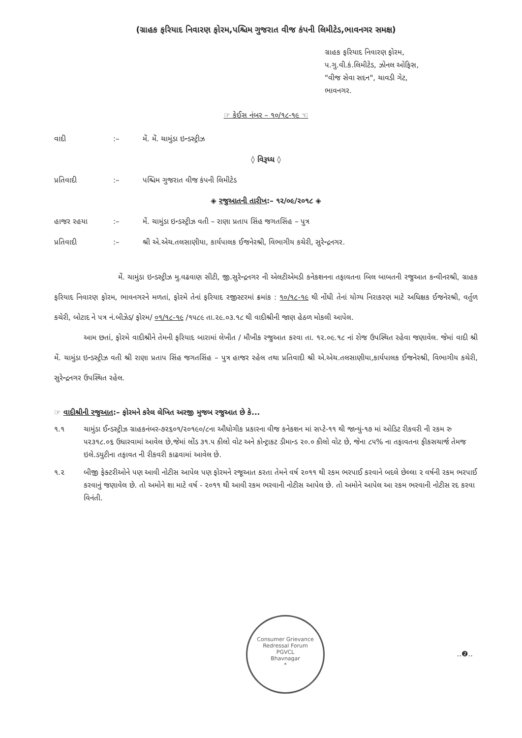(ગ્રાહક ફરિયાદ નિવારણ ફોરમ,પશ્ચિમ ગુજરાત વીજ કંપની લિમીટેડ,ભાવનગર સમક્ષ)
ગ્રાહક ફરિયાદ નિવારણ ફોરમ,
પ.ગુ.વી.કં.લિમીટેડ, ઝોનલ ઓફિસ,
"વીજ સેવા સદન", ચાવડી ગેટ,
ભાવનગર.
☞ કેઈસ નંબર – ૧૦/૧૮-૧૯ ☜
વાદી:– મેં. મેં. ચામુંડા ઇન્ડસ્ટ્રીઝ
◊ વિરૂધ્ધ ◊
પ્રતિવાદી:– પશ્ચિમ ગુજરાત વીજ કંપની લિમીટેડ
◈ રજુઆતની તારીખ:– ૧૨/૦૯/૨૦૧૮ ◈
હાજર રહયા:– મેં. ચામુંડા ઇન્ડસ્ટ્રીઝ વતી – રાણા પ્રતાપ સિંહ જગતસિંહ – પુત્ર
પ્રતિવાદી:– શ્રી એ.એચ.તલસાણીયા, કાર્યપાલક ઈજનેરશ્રી, વિભાગીય કચેરી, સુરેન્દ્રનગર.
મેં. ચામુંડા ઇન્ડસ્ટ્રીઝ મુ.વઢવાણ સીટી, જી.સુરેન્દ્રનગર ની એલટીએમડી કનેકશનના તફાવતના બિલ બાબતની રજુઆત કન્વીનરશ્રી, ગ્રાહક ફરિયાદ નિવારણ ફોરમ, ભાવનગરને મળતાં, ફોરમે તેનાં ફરિયાદ રજીસ્ટરમાં ક્રમાંક : ૧૦/૧૮-૧૯ થી નોંધી તેનાં યોગ્ય નિરાકરણ માટે અધિક્ષક ઈજનેરશ્રી, વર્તુળ કચેરી, બોટાદ ને પત્ર નં.બીઝેડ/ ફોરમ/ ૦૧/૧૮-૧૯ /૧૫૮૯ તા.૨૯.૦૩.૧૮ થી વાદીશ્રીની જાણ હેઠળ મોકલી આપેલ.
આમ છતાં, ફોરમે વાદીશ્રીને તેમની ફરિયાદ બારામાં લેખીત / મૌખીક રજુઆત કરવા તા. ૧૨.૦૯.૧૮ નાં રોજ ઉપસ્થિત રહેવા જણાવેલ. જેમાં વાદી શ્રી મેં. ચામુંડા ઇન્ડસ્ટ્રીઝ વતી શ્રી રાણા પ્રતાપ સિંહ જગતસિંહ – પુત્ર હાજર રહેલ તથા પ્રતિવાદી શ્રી એ.એચ.તલસાણીયા,કાર્યપાલક ઈજનેરશ્રી, વિભાગીય કચેરી, સુરેન્દ્રનગર ઉપસ્થિત રહેલ.
☞ વાદીશ્રીની રજુઆત:– ફોરમને કરેલ લેખિત અરજી મુજબ રજુઆત છે કે...
૧.૧ ચામુંડા ઈન્ડસ્ટ્રીઝ ગ્રાહકનંબર-૭૨૬૦૧/૨૦૧૯૦/૮ના ઔધોગીક પ્રકારના વીજ કનેકશન માં સપ્ટે-૧૧ થી જાન્યું-૧૭ માં ઓડિટ રીકવરી ની રકમ રુ ૫૨૩૧૮.૦૬ ઉધારવામાં આવેલ છે,જેમાં લોંડ ૩૧.૫ કીલો વોટ અને કોન્ટ્રાકટ ડીમાન્ડ ૨૦.૦ કીલો વોટ છે, જેના ૮૫% ના તફાવતના ફીકસચાર્જ તેમજ ઇલે.ડયુટીના તફાવત ની રીકવરી કાઢવામાં આવેલ છે.
૧.૨ બીજી ફેક્ટરીઓને પણ આવી નોટીસ આપેલ પણ ફોરમને રજૂઆત કરતા તેમને વર્ષ ૨૦૧૧ થી રકમ ભરપાઈ કરવાને બદલે છેલ્લા ૨ વર્ષની રકમ ભરપાઈ કરવાનું જણાવેલ છે. તો અમોને શા માટે વર્ષ - ૨૦૧૧ થી આવી રકમ ભરવાની નોટીસ આપેલ છે. તો અમોને આપેલ આ રકમ ભરવાની નોટીસ રદ કરવા વિનંતી.
Consumer Grievance Redressal Forum
PGVCL
Bhavnagar
*
..❷..